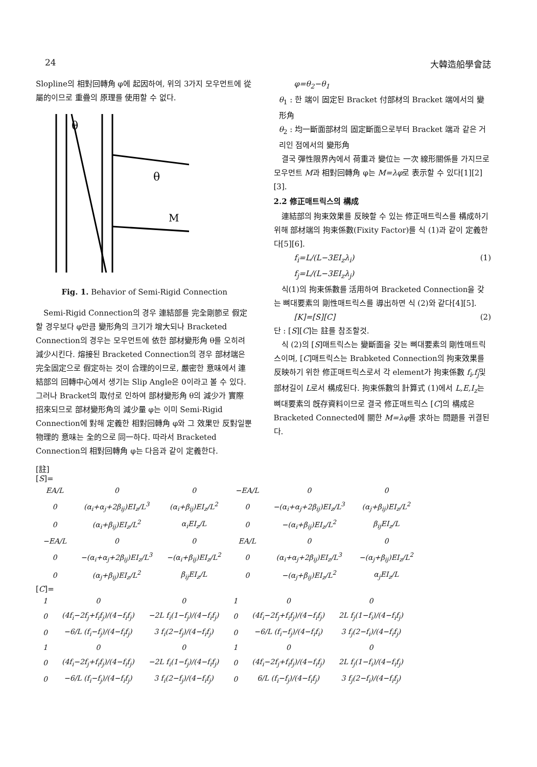24 大韓造船學會誌
Slopline의 相對回轉角 φ에 起因하여, 위의 3가지 모우먼트에 從屬的이므로 重疊의 原理를 使用할 수 없다.
θ
θ
M
Fig. 1. Behavior of Semi-Rigid Connection
Semi-Rigid Connection의 경우 連結部를 完全剛節로 假定할 경우보다 φ만큼 變形角의 크기가 增大되나 Bracketed Connection의 경우는 모우먼트에 依한 部材變形角 θ를 오히려 減少시킨다. 熔接된 Bracketed Connection의 경우 部材端은 完全固定으로 假定하는 것이 合理的이므로, 嚴密한 意味에서 連結部의 回轉中心에서 생기는 Slip Angle은 0이라고 볼 수 있다. 그러나 Bracket의 取付로 인하여 部材變形角 θ의 減少가 實際 招來되므로 部材變形角의 減少量 φ는 이미 Semi-Rigid Connection에 對해 定義한 相對回轉角 φ와 그 效果만 反對일뿐 物理的 意味는 全的으로 同一하다. 따라서 Bracketed Connection의 相對回轉角 φ는 다음과 같이 定義한다.
φ=θ<sub>2</sub>−θ<sub>1</sub>
θ<sub>1</sub> : 한 端이 固定된 Bracket 付部材의 Bracket 端에서의 變形角
θ<sub>2</sub> : 均一斷面部材의 固定斷面으로부터 Bracket 端과 같은 거리인 점에서의 變形角
결국 彈性限界內에서 荷重과 變位는 一次 線形關係를 가지므로 모우먼트 M과 相對回轉角 φ는 M=λφ로 表示할 수 있다[1][2][3].
2.2 修正매트릭스의 構成
連結部의 拘束效果를 反映할 수 있는 修正매트릭스를 構成하기 위해 部材端의 拘束係數(Fixity Factor)를 식 (1)과 같이 定義한다[5][6].
f<sub>i</sub>=L/(L−3EI<sub>z</sub>λ<sub>i</sub>) (1)
f<sub>j</sub>=L/(L−3EI<sub>z</sub>λ<sub>j</sub>)
식(1)의 拘束係數를 活用하여 Bracketed Connection을 갖는 뼈대要素의 剛性매트릭스를 導出하면 식 (2)와 같다[4][5].
[K]=[S][C] (2)
단 : [S][C]는 註를 참조할것.
식 (2)의 [S]매트릭스는 變斷面을 갖는 뼈대要素의 剛性매트릭스이며, [C]매트릭스는 Brabketed Connection의 拘束效果를 反映하기 위한 修正매트릭스로서 각 element가 拘束係數 f<sub>i</sub>,f<sub>j</sub>및 部材길이 L로서 構成된다. 拘束係數의 計算式 (1)에서 L,E,I<sub>z</sub>는 뼈대要素의 旣存資料이므로 결국 修正매트릭스 [C]의 構成은 Bracketed Connected에 關한 M=λφ를 求하는 問題를 귀결된다.
[註]
[S]=
| EA/L | 0 | 0 | −EA/L | 0 | 0 |
| 0 | (α<sub>i</sub>+α<sub>j</sub>+2β<sub>ij</sub>)EI<sub>z</sub>/L<sup>3</sup> | (α<sub>i</sub>+β<sub>ij</sub>)EI<sub>z</sub>/L<sup>2</sup> | 0 | −(α<sub>i</sub>+α<sub>j</sub>+2β<sub>ij</sub>)EI<sub>z</sub>/L<sup>3</sup> | (α<sub>j</sub>+β<sub>ij</sub>)EI<sub>z</sub>/L<sup>2</sup> |
| 0 | (α<sub>i</sub>+β<sub>ij</sub>)EI<sub>z</sub>/L<sup>2</sup> | α<sub>i</sub>EI<sub>z</sub>/L | 0 | −(α<sub>i</sub>+β<sub>ij</sub>)EI<sub>z</sub>/L<sup>2</sup> | β<sub>ij</sub>EI<sub>z</sub>/L |
| −EA/L | 0 | 0 | EA/L | 0 | 0 |
| 0 | −(α<sub>i</sub>+α<sub>j</sub>+2β<sub>ij</sub>)EI<sub>z</sub>/L<sup>3</sup> | −(α<sub>i</sub>+β<sub>ij</sub>)EI<sub>z</sub>/L<sup>2</sup> | 0 | (α<sub>i</sub>+α<sub>j</sub>+2β<sub>ij</sub>)EI<sub>z</sub>/L<sup>3</sup> | −(α<sub>j</sub>+β<sub>ij</sub>)EI<sub>z</sub>/L<sup>2</sup> |
| 0 | (α<sub>j</sub>+β<sub>ij</sub>)EI<sub>z</sub>/L<sup>2</sup> | β<sub>ij</sub>EI<sub>z</sub>/L | 0 | −(α<sub>j</sub>+β<sub>ij</sub>)EI<sub>z</sub>/L<sup>2</sup> | α<sub>j</sub>EI<sub>z</sub>/L |
[C]=
| 1 | 0 | 0 | 1 | 0 | 0 |
| 0 | (4f<sub>i</sub>−2f<sub>j</sub>+f<sub>i</sub>f<sub>j</sub>)/(4−f<sub>i</sub>f<sub>j</sub>) | −2L f<sub>i</sub>(1−f<sub>j</sub>)/(4−f<sub>i</sub>f<sub>j</sub>) | 0 | (4f<sub>i</sub>−2f<sub>j</sub>+f<sub>i</sub>f<sub>j</sub>)/(4−f<sub>i</sub>f<sub>j</sub>) | 2L f<sub>j</sub>(1−f<sub>i</sub>)/(4−f<sub>i</sub>f<sub>j</sub>) |
| 0 | −6/L (f<sub>i</sub>−f<sub>j</sub>)/(4−f<sub>i</sub>f<sub>j</sub>) | 3 f<sub>i</sub>(2−f<sub>j</sub>)/(4−f<sub>i</sub>f<sub>j</sub>) | 0 | −6/L (f<sub>i</sub>−f<sub>j</sub>)/(4−f<sub>i</sub>f<sub>i</sub>) | 3 f<sub>j</sub>(2−f<sub>i</sub>)/(4−f<sub>i</sub>f<sub>j</sub>) |
| 1 | 0 | 0 | 1 | 0 | 0 |
| 0 | (4f<sub>i</sub>−2f<sub>j</sub>+f<sub>i</sub>f<sub>j</sub>)/(4−f<sub>i</sub>f<sub>j</sub>) | −2L f<sub>i</sub>(1−f<sub>j</sub>)/(4−f<sub>i</sub>f<sub>j</sub>) | 0 | (4f<sub>i</sub>−2f<sub>j</sub>+f<sub>i</sub>f<sub>j</sub>)/(4−f<sub>i</sub>f<sub>j</sub>) | 2L f<sub>j</sub>(1−f<sub>i</sub>)/(4−f<sub>i</sub>f<sub>j</sub>) |
| 0 | −6/L (f<sub>i</sub>−f<sub>j</sub>)/(4−f<sub>i</sub>f<sub>j</sub>) | 3 f<sub>i</sub>(2−f<sub>j</sub>)/(4−f<sub>i</sub>f<sub>j</sub>) | 0 | 6/L (f<sub>i</sub>−f<sub>j</sub>)/(4−f<sub>i</sub>f<sub>j</sub>) | 3 f<sub>j</sub>(2−f<sub>i</sub>)/(4−f<sub>i</sub>f<sub>j</sub>) |